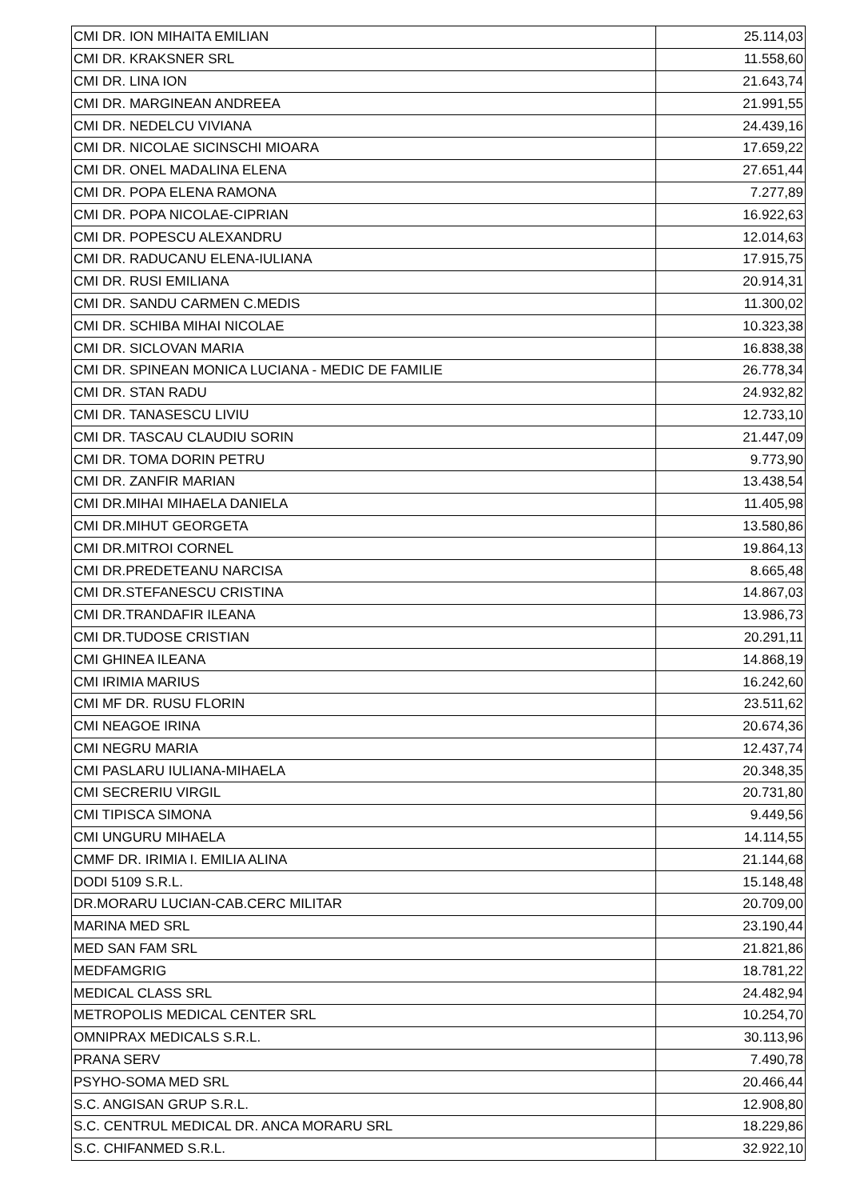| CMI DR. ION MIHAITA EMILIAN | 25.114,03 |
| CMI DR. KRAKSNER SRL | 11.558,60 |
| CMI DR. LINA ION | 21.643,74 |
| CMI DR. MARGINEAN ANDREEA | 21.991,55 |
| CMI DR. NEDELCU VIVIANA | 24.439,16 |
| CMI DR. NICOLAE SICINSCHI MIOARA | 17.659,22 |
| CMI DR. ONEL MADALINA ELENA | 27.651,44 |
| CMI DR. POPA ELENA RAMONA | 7.277,89 |
| CMI DR. POPA NICOLAE-CIPRIAN | 16.922,63 |
| CMI DR. POPESCU ALEXANDRU | 12.014,63 |
| CMI DR. RADUCANU ELENA-IULIANA | 17.915,75 |
| CMI DR. RUSI EMILIANA | 20.914,31 |
| CMI DR. SANDU CARMEN C.MEDIS | 11.300,02 |
| CMI DR. SCHIBA MIHAI NICOLAE | 10.323,38 |
| CMI DR. SICLOVAN MARIA | 16.838,38 |
| CMI DR. SPINEAN MONICA LUCIANA - MEDIC DE FAMILIE | 26.778,34 |
| CMI DR. STAN RADU | 24.932,82 |
| CMI DR. TANASESCU LIVIU | 12.733,10 |
| CMI DR. TASCAU CLAUDIU SORIN | 21.447,09 |
| CMI DR. TOMA DORIN PETRU | 9.773,90 |
| CMI DR. ZANFIR MARIAN | 13.438,54 |
| CMI DR.MIHAI MIHAELA DANIELA | 11.405,98 |
| CMI DR.MIHUT GEORGETA | 13.580,86 |
| CMI DR.MITROI CORNEL | 19.864,13 |
| CMI DR.PREDETEANU NARCISA | 8.665,48 |
| CMI DR.STEFANESCU CRISTINA | 14.867,03 |
| CMI DR.TRANDAFIR ILEANA | 13.986,73 |
| CMI DR.TUDOSE CRISTIAN | 20.291,11 |
| CMI GHINEA ILEANA | 14.868,19 |
| CMI IRIMIA MARIUS | 16.242,60 |
| CMI MF DR. RUSU FLORIN | 23.511,62 |
| CMI NEAGOE IRINA | 20.674,36 |
| CMI NEGRU MARIA | 12.437,74 |
| CMI PASLARU IULIANA-MIHAELA | 20.348,35 |
| CMI SECRERIU VIRGIL | 20.731,80 |
| CMI TIPISCA SIMONA | 9.449,56 |
| CMI UNGURU MIHAELA | 14.114,55 |
| CMMF DR. IRIMIA I. EMILIA ALINA | 21.144,68 |
| DODI 5109 S.R.L. | 15.148,48 |
| DR.MORARU LUCIAN-CAB.CERC MILITAR | 20.709,00 |
| MARINA MED SRL | 23.190,44 |
| MED SAN FAM SRL | 21.821,86 |
| MEDFAMGRIG | 18.781,22 |
| MEDICAL CLASS SRL | 24.482,94 |
| METROPOLIS MEDICAL CENTER SRL | 10.254,70 |
| OMNIPRAX MEDICALS S.R.L. | 30.113,96 |
| PRANA SERV | 7.490,78 |
| PSYHO-SOMA MED SRL | 20.466,44 |
| S.C. ANGISAN GRUP S.R.L. | 12.908,80 |
| S.C. CENTRUL MEDICAL DR. ANCA MORARU SRL | 18.229,86 |
| S.C. CHIFANMED S.R.L. | 32.922,10 |